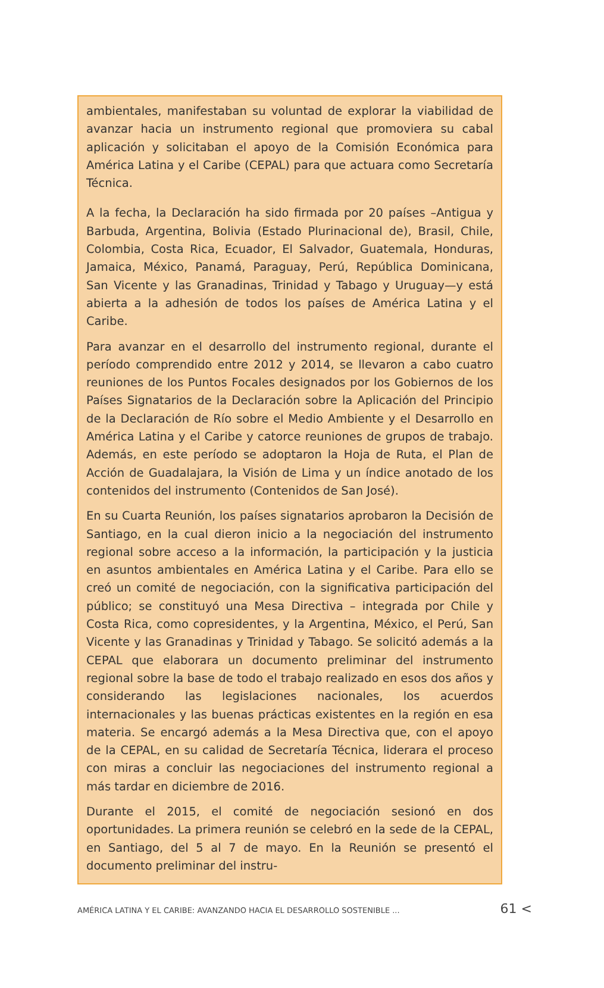ambientales, manifestaban su voluntad de explorar la viabilidad de avanzar hacia un instrumento regional que promoviera su cabal aplicación y solicitaban el apoyo de la Comisión Económica para América Latina y el Caribe (CEPAL) para que actuara como Secretaría Técnica.
A la fecha, la Declaración ha sido firmada por 20 países –Antigua y Barbuda, Argentina, Bolivia (Estado Plurinacional de), Brasil, Chile, Colombia, Costa Rica, Ecuador, El Salvador, Guatemala, Honduras, Jamaica, México, Panamá, Paraguay, Perú, República Dominicana, San Vicente y las Granadinas, Trinidad y Tabago y Uruguay—y está abierta a la adhesión de todos los países de América Latina y el Caribe.
Para avanzar en el desarrollo del instrumento regional, durante el período comprendido entre 2012 y 2014, se llevaron a cabo cuatro reuniones de los Puntos Focales designados por los Gobiernos de los Países Signatarios de la Declaración sobre la Aplicación del Principio de la Declaración de Río sobre el Medio Ambiente y el Desarrollo en América Latina y el Caribe y catorce reuniones de grupos de trabajo. Además, en este período se adoptaron la Hoja de Ruta, el Plan de Acción de Guadalajara, la Visión de Lima y un índice anotado de los contenidos del instrumento (Contenidos de San José).
En su Cuarta Reunión, los países signatarios aprobaron la Decisión de Santiago, en la cual dieron inicio a la negociación del instrumento regional sobre acceso a la información, la participación y la justicia en asuntos ambientales en América Latina y el Caribe. Para ello se creó un comité de negociación, con la significativa participación del público; se constituyó una Mesa Directiva – integrada por Chile y Costa Rica, como copresidentes, y la Argentina, México, el Perú, San Vicente y las Granadinas y Trinidad y Tabago. Se solicitó además a la CEPAL que elaborara un documento preliminar del instrumento regional sobre la base de todo el trabajo realizado en esos dos años y considerando las legislaciones nacionales, los acuerdos internacionales y las buenas prácticas existentes en la región en esa materia. Se encargó además a la Mesa Directiva que, con el apoyo de la CEPAL, en su calidad de Secretaría Técnica, liderara el proceso con miras a concluir las negociaciones del instrumento regional a más tardar en diciembre de 2016.
Durante el 2015, el comité de negociación sesionó en dos oportunidades. La primera reunión se celebró en la sede de la CEPAL, en Santiago, del 5 al 7 de mayo. En la Reunión se presentó el documento preliminar del instru-
AMÉRICA LATINA Y EL CARIBE: AVANZANDO HACIA EL DESARROLLO SOSTENIBLE ... 61 <